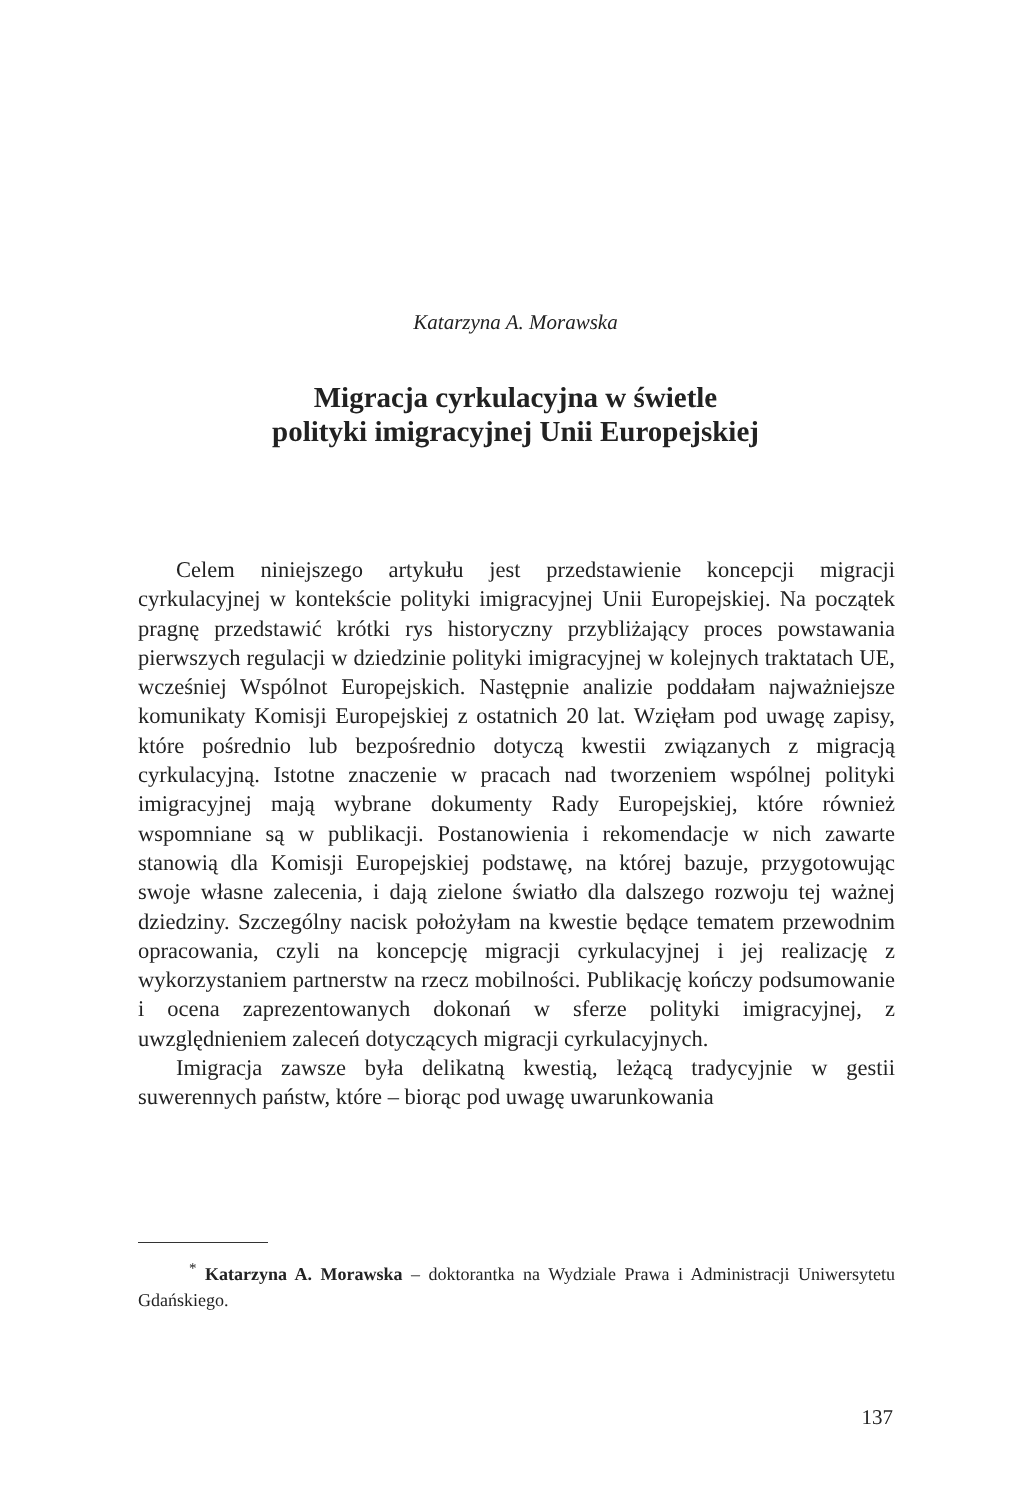Katarzyna A. Morawska
Migracja cyrkulacyjna w świetle
polityki imigracyjnej Unii Europejskiej
Celem niniejszego artykułu jest przedstawienie koncepcji migracji cyrkulacyjnej w kontekście polityki imigracyjnej Unii Europejskiej. Na początek pragnę przedstawić krótki rys historyczny przybliżający proces powstawania pierwszych regulacji w dziedzinie polityki imigracyjnej w kolejnych traktatach UE, wcześniej Wspólnot Europejskich. Następnie analizie poddałam najważniejsze komunikaty Komisji Europejskiej z ostatnich 20 lat. Wzięłam pod uwagę zapisy, które pośrednio lub bezpośrednio dotyczą kwestii związanych z migracją cyrkulacyjną. Istotne znaczenie w pracach nad tworzeniem wspólnej polityki imigracyjnej mają wybrane dokumenty Rady Europejskiej, które również wspomniane są w publikacji. Postanowienia i rekomendacje w nich zawarte stanowią dla Komisji Europejskiej podstawę, na której bazuje, przygotowując swoje własne zalecenia, i dają zielone światło dla dalszego rozwoju tej ważnej dziedziny. Szczególny nacisk położyłam na kwestie będące tematem przewodnim opracowania, czyli na koncepcję migracji cyrkulacyjnej i jej realizację z wykorzystaniem partnerstw na rzecz mobilności. Publikację kończy podsumowanie i ocena zaprezentowanych dokonań w sferze polityki imigracyjnej, z uwzględnieniem zaleceń dotyczących migracji cyrkulacyjnych.
Imigracja zawsze była delikatną kwestią, leżącą tradycyjnie w gestii suwerennych państw, które – biorąc pod uwagę uwarunkowania
<sup>*</sup> Katarzyna A. Morawska – doktorantka na Wydziale Prawa i Administracji Uniwersytetu Gdańskiego.
137